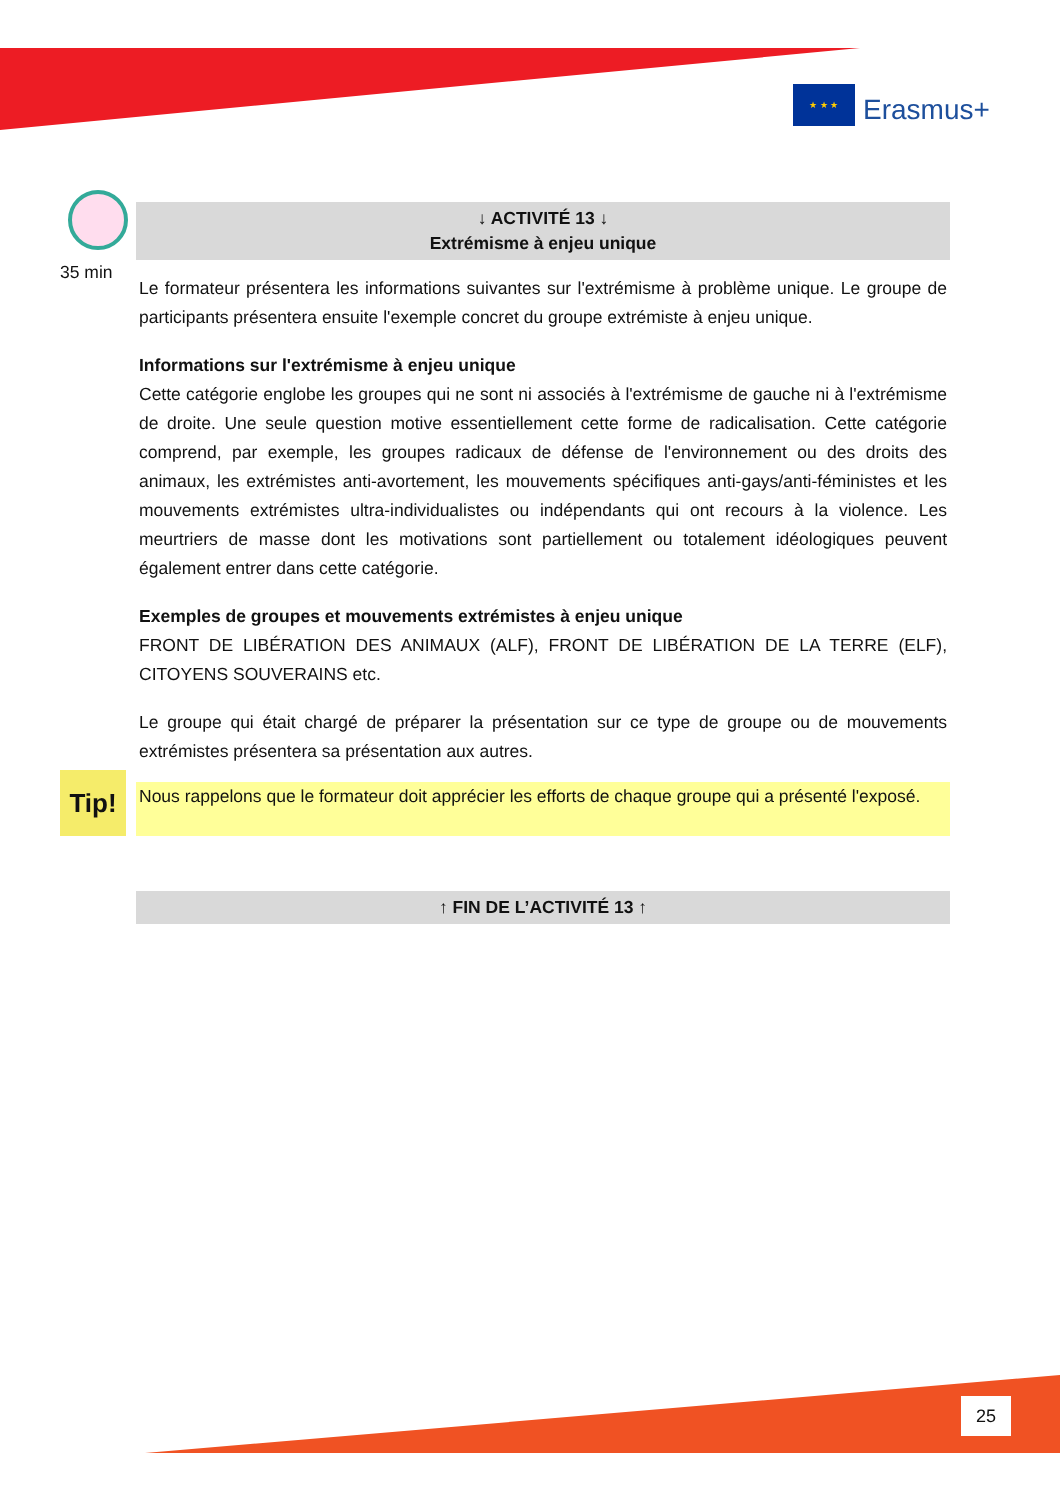★ ★ ★
Erasmus+
35 min
↓ ACTIVITÉ 13 ↓
Extrémisme à enjeu unique
Le formateur présentera les informations suivantes sur l'extrémisme à problème unique. Le groupe de participants présentera ensuite l'exemple concret du groupe extrémiste à enjeu unique.
Informations sur l'extrémisme à enjeu unique
Cette catégorie englobe les groupes qui ne sont ni associés à l'extrémisme de gauche ni à l'extrémisme de droite. Une seule question motive essentiellement cette forme de radicalisation. Cette catégorie comprend, par exemple, les groupes radicaux de défense de l'environnement ou des droits des animaux, les extrémistes anti-avortement, les mouvements spécifiques anti-gays/anti-féministes et les mouvements extrémistes ultra-individualistes ou indépendants qui ont recours à la violence. Les meurtriers de masse dont les motivations sont partiellement ou totalement idéologiques peuvent également entrer dans cette catégorie.
Exemples de groupes et mouvements extrémistes à enjeu unique
FRONT DE LIBÉRATION DES ANIMAUX (ALF), FRONT DE LIBÉRATION DE LA TERRE (ELF), CITOYENS SOUVERAINS etc.
Le groupe qui était chargé de préparer la présentation sur ce type de groupe ou de mouvements extrémistes présentera sa présentation aux autres.
Tip!
Nous rappelons que le formateur doit apprécier les efforts de chaque groupe qui a présenté l'exposé.
↑ FIN DE L’ACTIVITÉ 13 ↑
25